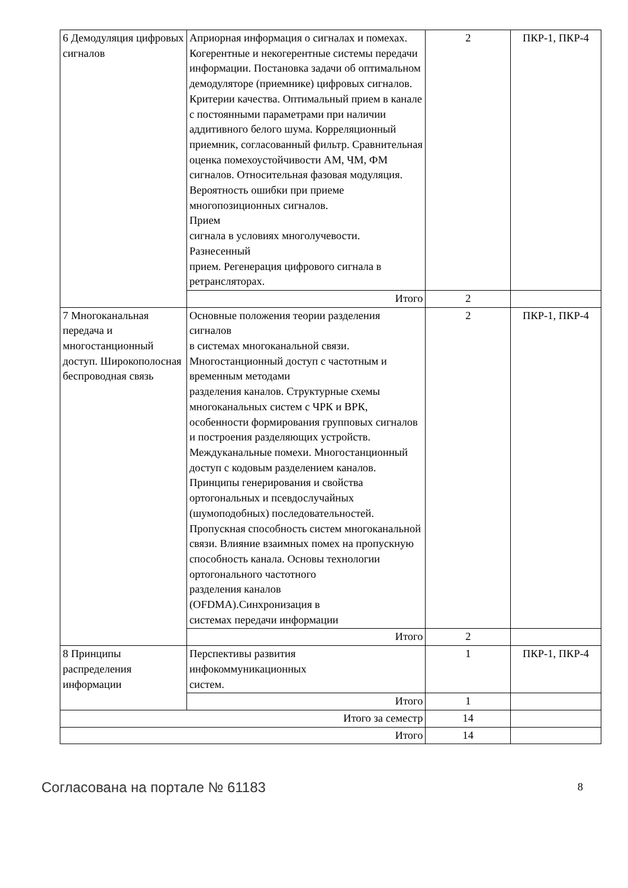| 6 Демодуляция цифровых сигналов | Априорная информация о сигналах и помехах. Когерентные и некогерентные системы передачи информации. Постановка задачи об оптимальном демодуляторе (приемнике) цифровых сигналов. Критерии качества. Оптимальный прием в канале с постоянными параметрами при наличии аддитивного белого шума. Корреляционный приемник, согласованный фильтр. Сравнительная оценка помехоустойчивости АМ, ЧМ, ФМ сигналов. Относительная фазовая модуляция. Вероятность ошибки при приеме многопозиционных сигналов. Прием сигнала в условиях многолучевости. Разнесенный прием. Регенерация цифрового сигнала в ретрансляторах. | 2 | ПКР-1, ПКР-4 |
| | Итого | 2 | |
| 7 Многоканальная передача и многостанционный доступ. Широкополосная беспроводная связь | Основные положения теории разделения сигналов в системах многоканальной связи. Многостанционный доступ с частотным и временным методами разделения каналов. Структурные схемы многоканальных систем с ЧРК и ВРК, особенности формирования групповых сигналов и построения разделяющих устройств. Междуканальные помехи. Многостанционный доступ с кодовым разделением каналов. Принципы генерирования и свойства ортогональных и псевдослучайных (шумоподобных) последовательностей. Пропускная способность систем многоканальной связи. Влияние взаимных помех на пропускную способность канала. Основы технологии ортогонального частотного разделения каналов (OFDMA).Синхронизация в системах передачи информации | 2 | ПКР-1, ПКР-4 |
| | Итого | 2 | |
| 8 Принципы распределения информации | Перспективы развития инфокоммуникационных систем. | 1 | ПКР-1, ПКР-4 |
| | Итого | 1 | |
| Итого за семестр | | 14 | |
| Итого | | 14 | |
Согласована на портале № 61183 8